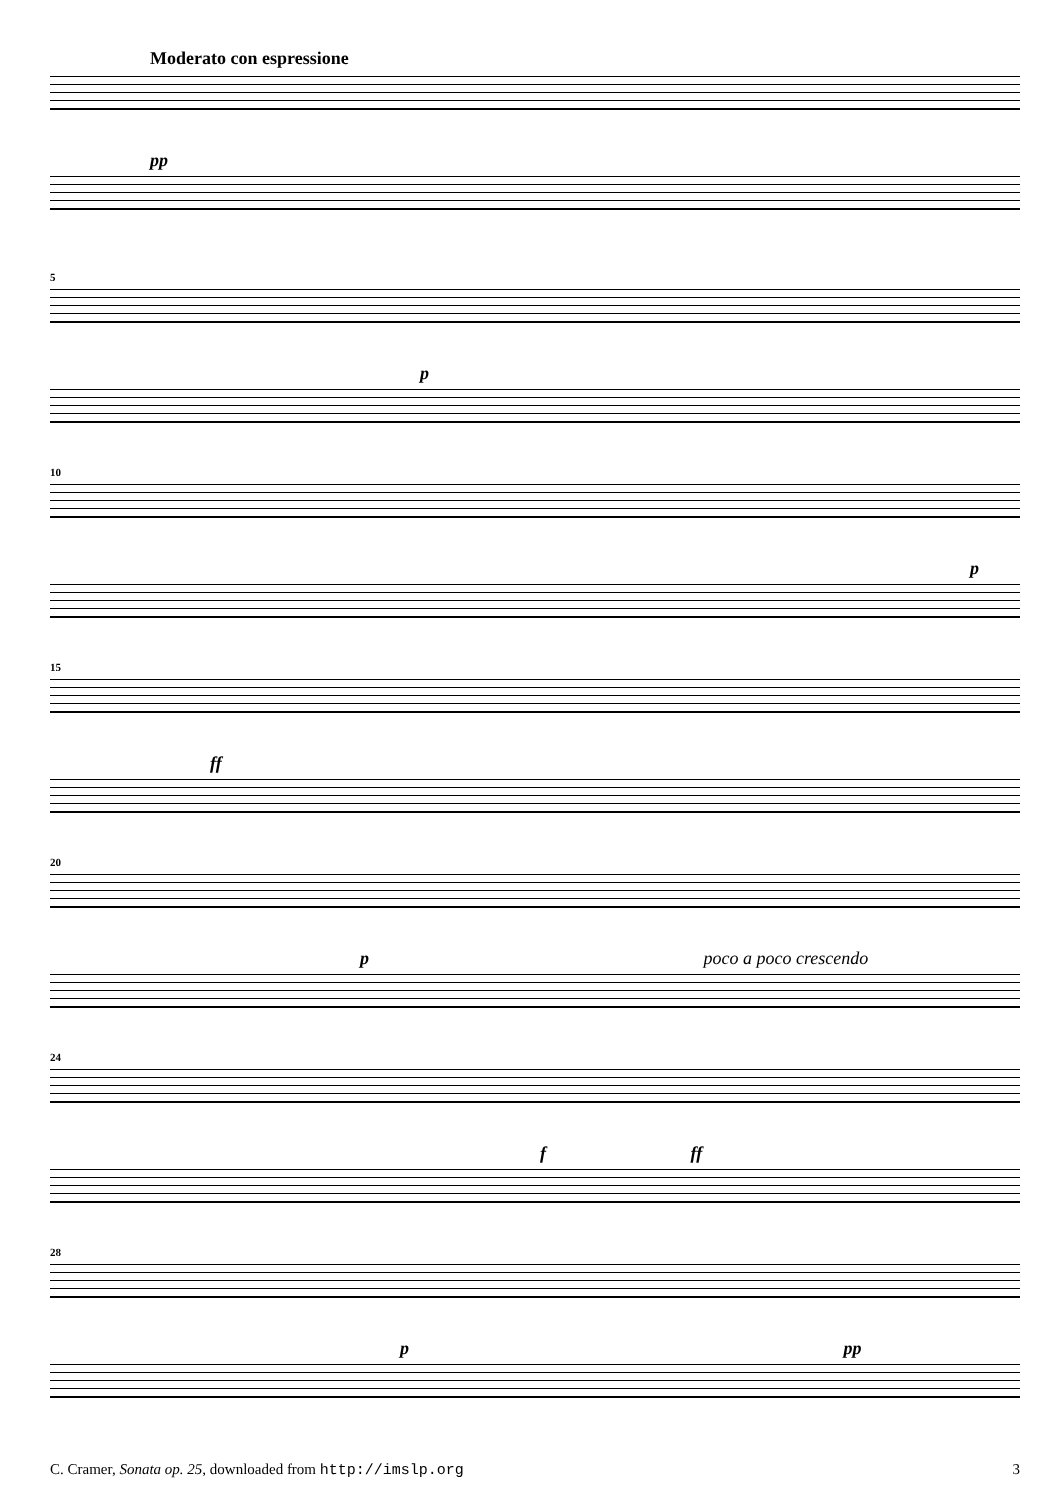Moderato con espressione
pp
5
p
10
p
15
ff
20
p poco a poco crescendo
24
f ff
28
p pp
C. Cramer, Sonata op. 25, downloaded from http://imslp.org 3